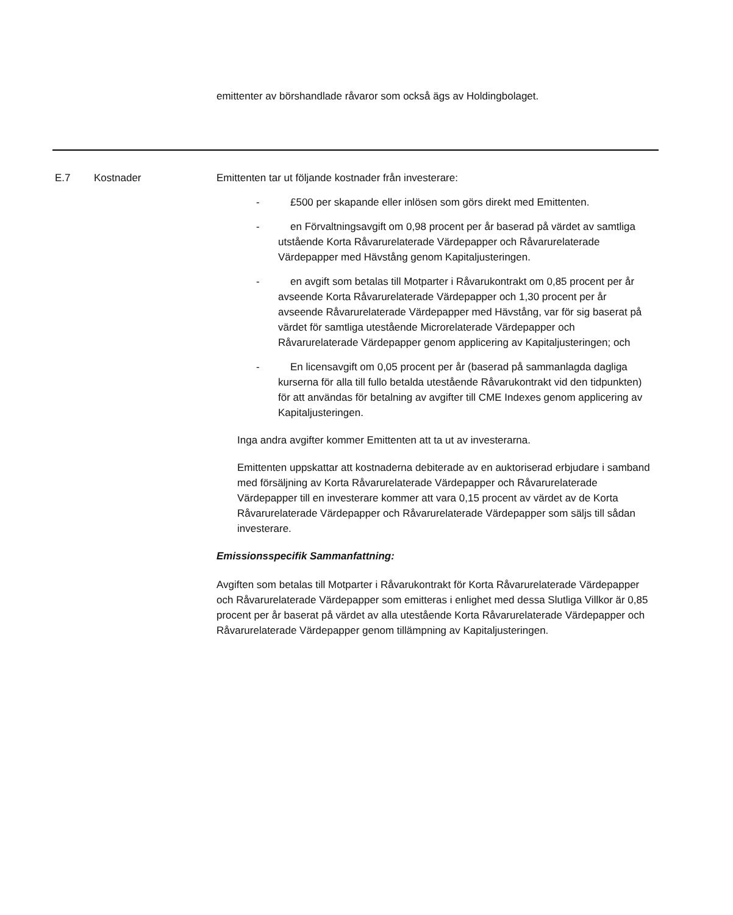emittenter av börshandlade råvaror som också ägs av Holdingbolaget.
E.7 Kostnader Emittenten tar ut följande kostnader från investerare:
- £500 per skapande eller inlösen som görs direkt med Emittenten.
- en Förvaltningsavgift om 0,98 procent per år baserad på värdet av samtliga utstående Korta Råvarurelaterade Värdepapper och Råvarurelaterade Värdepapper med Hävstång genom Kapitaljusteringen.
- en avgift som betalas till Motparter i Råvarukontrakt om 0,85 procent per år avseende Korta Råvarurelaterade Värdepapper och 1,30 procent per år avseende Råvarurelaterade Värdepapper med Hävstång, var för sig baserat på värdet för samtliga utestående Microrelaterade Värdepapper och Råvarurelaterade Värdepapper genom applicering av Kapitaljusteringen; och
- En licensavgift om 0,05 procent per år (baserad på sammanlagda dagliga kurserna för alla till fullo betalda utestående Råvarukontrakt vid den tidpunkten) för att användas för betalning av avgifter till CME Indexes genom applicering av Kapitaljusteringen.
Inga andra avgifter kommer Emittenten att ta ut av investerarna.
Emittenten uppskattar att kostnaderna debiterade av en auktoriserad erbjudare i samband med försäljning av Korta Råvarurelaterade Värdepapper och Råvarurelaterade Värdepapper till en investerare kommer att vara 0,15 procent av värdet av de Korta Råvarurelaterade Värdepapper och Råvarurelaterade Värdepapper som säljs till sådan investerare.
Emissionsspecifik Sammanfattning:
Avgiften som betalas till Motparter i Råvarukontrakt för Korta Råvarurelaterade Värdepapper och Råvarurelaterade Värdepapper som emitteras i enlighet med dessa Slutliga Villkor är 0,85 procent per år baserat på värdet av alla utestående Korta Råvarurelaterade Värdepapper och Råvarurelaterade Värdepapper genom tillämpning av Kapitaljusteringen.